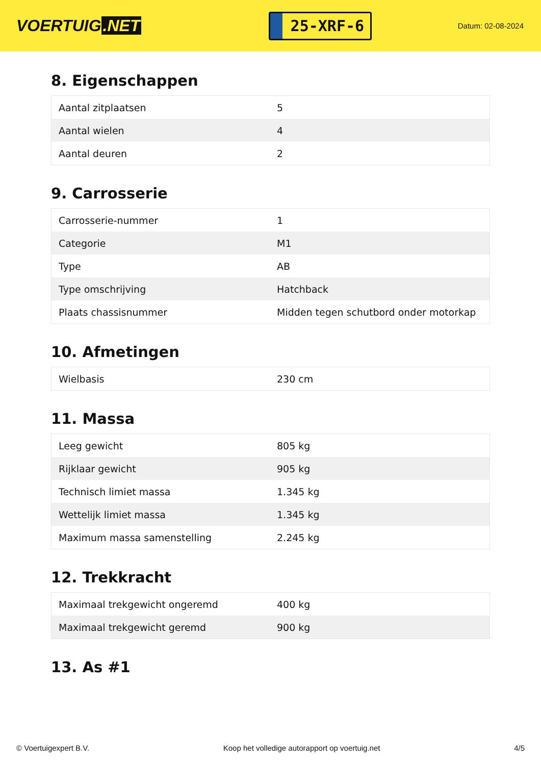VOERTUIG.NET
25-XRF-6
Datum: 02-08-2024
8. Eigenschappen
| Aantal zitplaatsen | 5 |
| Aantal wielen | 4 |
| Aantal deuren | 2 |
9. Carrosserie
| Carrosserie-nummer | 1 |
| Categorie | M1 |
| Type | AB |
| Type omschrijving | Hatchback |
| Plaats chassisnummer | Midden tegen schutbord onder motorkap |
10. Afmetingen
| Wielbasis | 230 cm |
11. Massa
| Leeg gewicht | 805 kg |
| Rijklaar gewicht | 905 kg |
| Technisch limiet massa | 1.345 kg |
| Wettelijk limiet massa | 1.345 kg |
| Maximum massa samenstelling | 2.245 kg |
12. Trekkracht
| Maximaal trekgewicht ongeremd | 400 kg |
| Maximaal trekgewicht geremd | 900 kg |
13. As #1
© Voertuigexpert B.V. Koop het volledige autorapport op voertuig.net 4/5